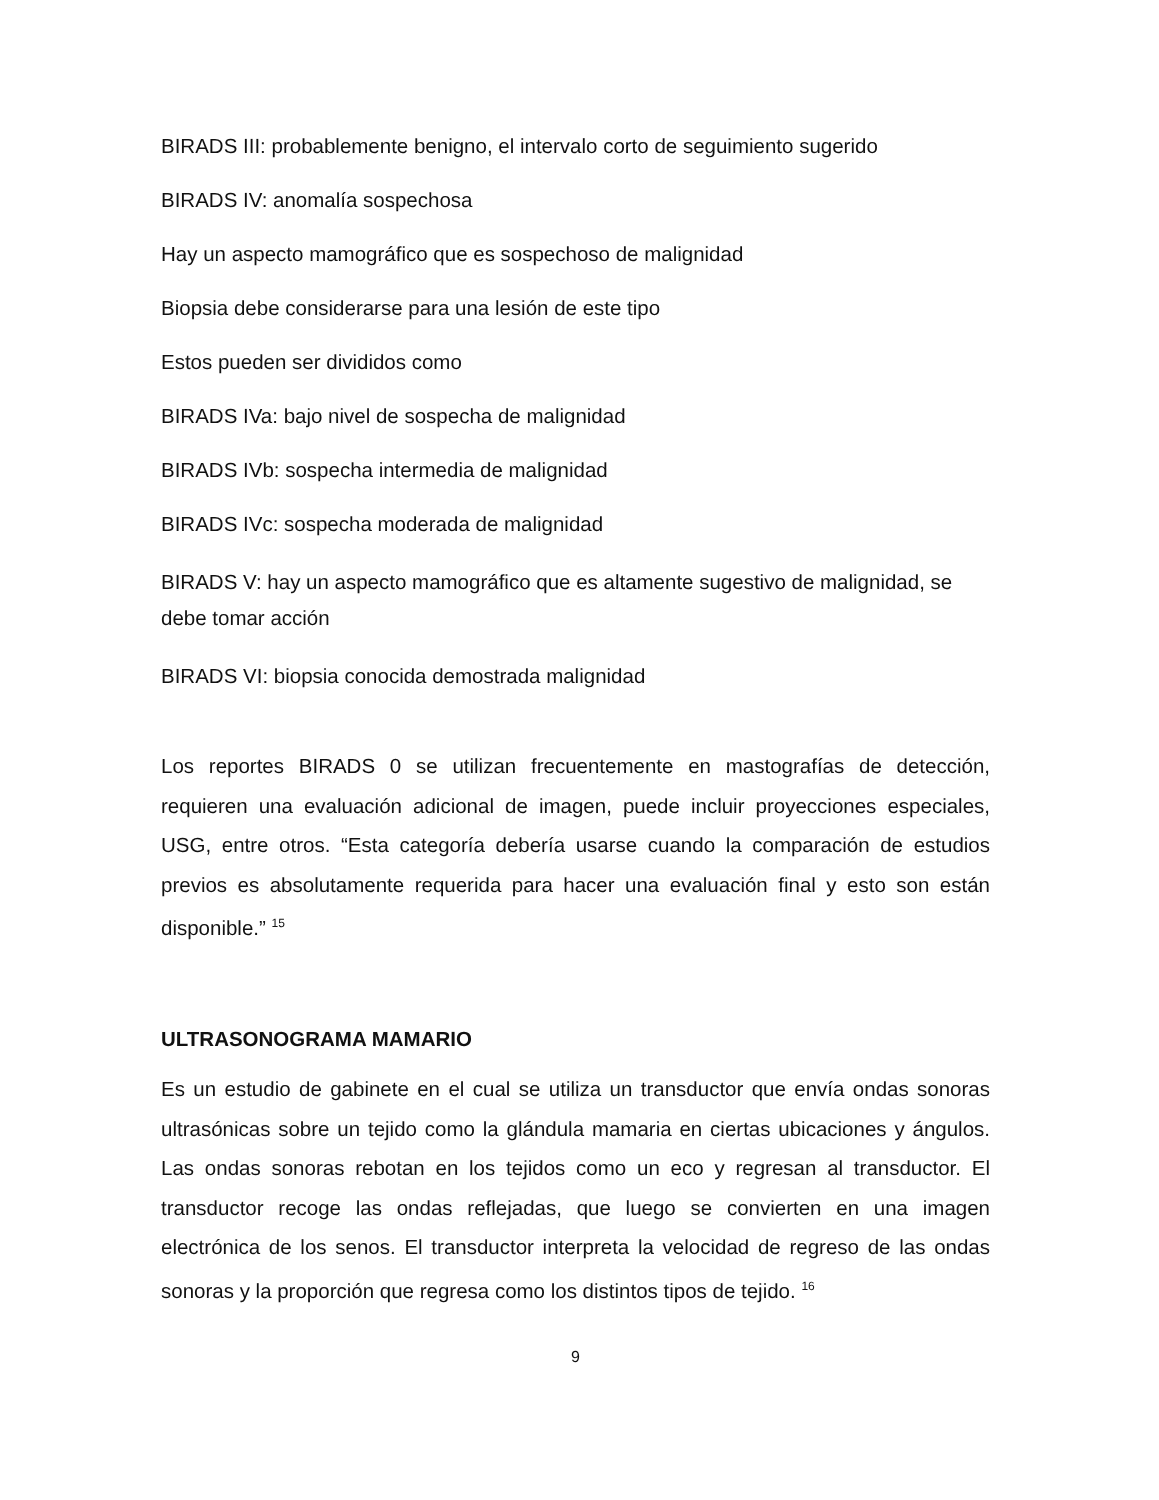BIRADS III: probablemente benigno, el intervalo corto de seguimiento sugerido
BIRADS IV: anomalía sospechosa
Hay un aspecto mamográfico que es sospechoso de malignidad
Biopsia debe considerarse para una lesión de este tipo
Estos pueden ser divididos como
BIRADS IVa: bajo nivel de sospecha de malignidad
BIRADS IVb: sospecha intermedia de malignidad
BIRADS IVc: sospecha moderada de malignidad
BIRADS V: hay un aspecto mamográfico que es altamente sugestivo de malignidad, se debe tomar acción
BIRADS VI: biopsia conocida demostrada malignidad
Los reportes BIRADS 0 se utilizan frecuentemente en mastografías de detección, requieren una evaluación adicional de imagen, puede incluir proyecciones especiales, USG, entre otros. “Esta categoría debería usarse cuando la comparación de estudios previos es absolutamente requerida para hacer una evaluación final y esto son están disponible.” <sup>15</sup>
ULTRASONOGRAMA MAMARIO
Es un estudio de gabinete en el cual se utiliza un transductor que envía ondas sonoras ultrasónicas sobre un tejido como la glándula mamaria en ciertas ubicaciones y ángulos. Las ondas sonoras rebotan en los tejidos como un eco y regresan al transductor. El transductor recoge las ondas reflejadas, que luego se convierten en una imagen electrónica de los senos. El transductor interpreta la velocidad de regreso de las ondas sonoras y la proporción que regresa como los distintos tipos de tejido. <sup>16</sup>
9